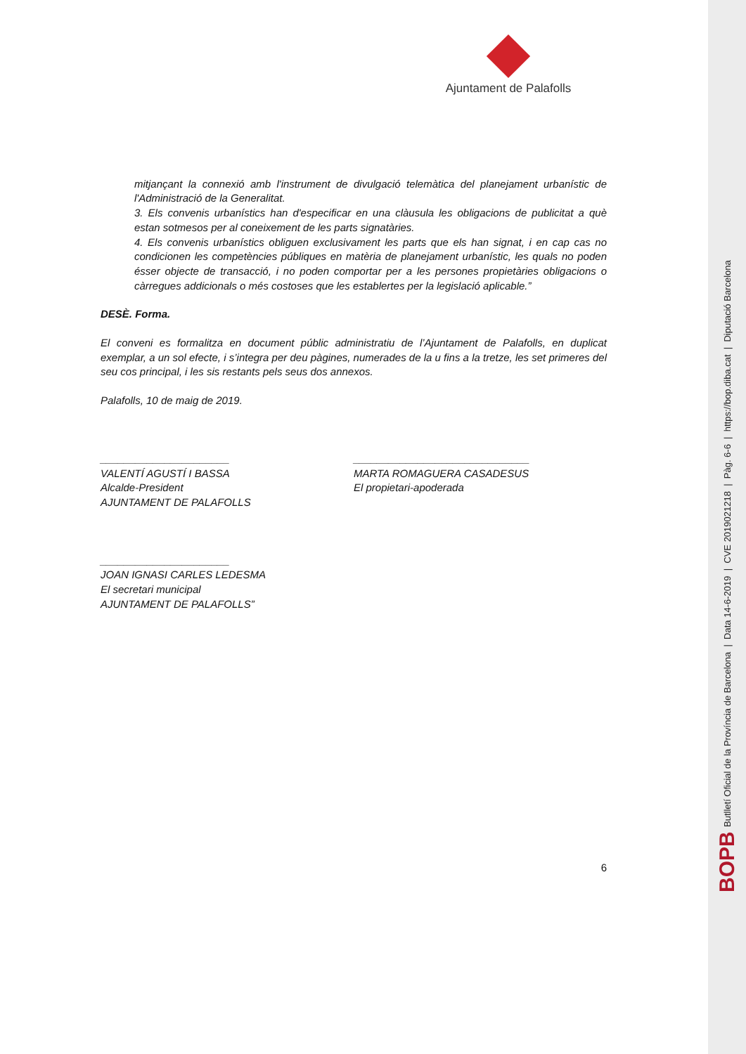BOPB Butlletí Oficial de la Província de Barcelona | Data 14-6-2019 | CVE 2019021218 | Pàg. 6-6 | https://bop.diba.cat | Diputació Barcelona
Ajuntament de Palafolls
mitjançant la connexió amb l'instrument de divulgació telemàtica del planejament urbanístic de l'Administració de la Generalitat.
3. Els convenis urbanístics han d'especificar en una clàusula les obligacions de publicitat a què estan sotmesos per al coneixement de les parts signatàries.
4. Els convenis urbanístics obliguen exclusivament les parts que els han signat, i en cap cas no condicionen les competències públiques en matèria de planejament urbanístic, les quals no poden ésser objecte de transacció, i no poden comportar per a les persones propietàries obligacions o càrregues addicionals o més costoses que les establertes per la legislació aplicable.”
DESÈ. Forma.
El conveni es formalitza en document públic administratiu de l’Ajuntament de Palafolls, en duplicat exemplar, a un sol efecte, i s’integra per deu pàgines, numerades de la u fins a la tretze, les set primeres del seu cos principal, i les sis restants pels seus dos annexos.
Palafolls, 10 de maig de 2019.
______________________
VALENTÍ AGUSTÍ I BASSA
Alcalde-President
AJUNTAMENT DE PALAFOLLS
______________________________
MARTA ROMAGUERA CASADESUS
El propietari-apoderada
______________________
JOAN IGNASI CARLES LEDESMA
El secretari municipal
AJUNTAMENT DE PALAFOLLS”
6